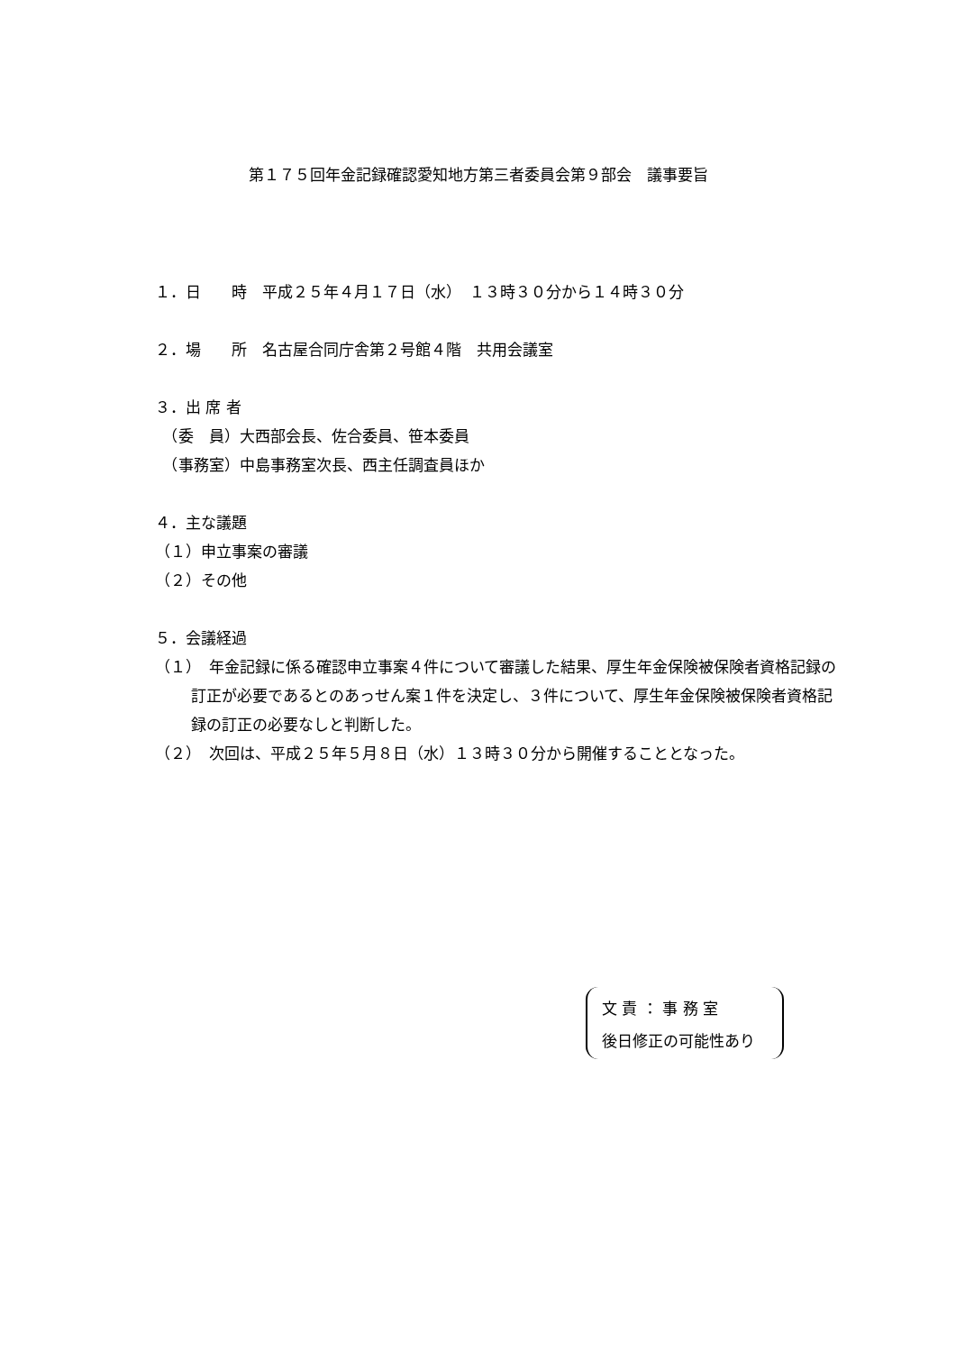第１７５回年金記録確認愛知地方第三者委員会第９部会　議事要旨
１．日　　時　平成２５年４月１７日（水）　１３時３０分から１４時３０分
２．場　　所　名古屋合同庁舎第２号館４階　共用会議室
３．出 席 者
　（委　員）大西部会長、佐合委員、笹本委員
　（事務室）中島事務室次長、西主任調査員ほか
４．主な議題
（１）申立事案の審議
（２）その他
５．会議経過
（１）　年金記録に係る確認申立事案４件について審議した結果、厚生年金保険被保険者資格記録の訂正が必要であるとのあっせん案１件を決定し、３件について、厚生年金保険被保険者資格記録の訂正の必要なしと判断した。
（２）　次回は、平成２５年５月８日（水）１３時３０分から開催することとなった。
文 責 ： 事 務 室
後日修正の可能性あり